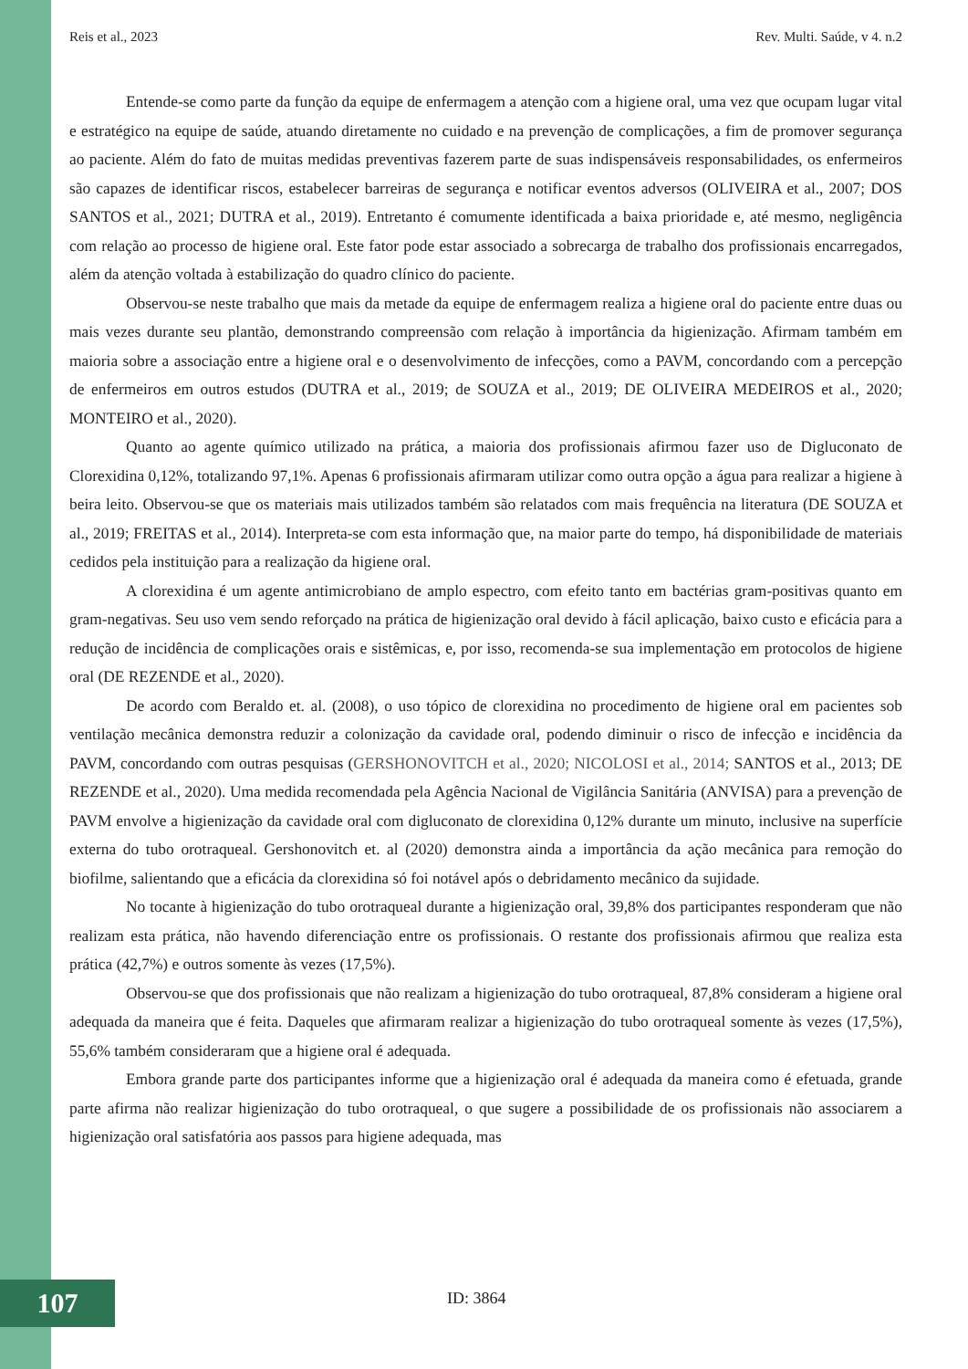Reis et al., 2023 Rev. Multi. Saúde, v 4. n.2
Entende-se como parte da função da equipe de enfermagem a atenção com a higiene oral, uma vez que ocupam lugar vital e estratégico na equipe de saúde, atuando diretamente no cuidado e na prevenção de complicações, a fim de promover segurança ao paciente. Além do fato de muitas medidas preventivas fazerem parte de suas indispensáveis responsabilidades, os enfermeiros são capazes de identificar riscos, estabelecer barreiras de segurança e notificar eventos adversos (OLIVEIRA et al., 2007; DOS SANTOS et al., 2021; DUTRA et al., 2019). Entretanto é comumente identificada a baixa prioridade e, até mesmo, negligência com relação ao processo de higiene oral. Este fator pode estar associado a sobrecarga de trabalho dos profissionais encarregados, além da atenção voltada à estabilização do quadro clínico do paciente.
Observou-se neste trabalho que mais da metade da equipe de enfermagem realiza a higiene oral do paciente entre duas ou mais vezes durante seu plantão, demonstrando compreensão com relação à importância da higienização. Afirmam também em maioria sobre a associação entre a higiene oral e o desenvolvimento de infecções, como a PAVM, concordando com a percepção de enfermeiros em outros estudos (DUTRA et al., 2019; de SOUZA et al., 2019; DE OLIVEIRA MEDEIROS et al., 2020; MONTEIRO et al., 2020).
Quanto ao agente químico utilizado na prática, a maioria dos profissionais afirmou fazer uso de Digluconato de Clorexidina 0,12%, totalizando 97,1%. Apenas 6 profissionais afirmaram utilizar como outra opção a água para realizar a higiene à beira leito. Observou-se que os materiais mais utilizados também são relatados com mais frequência na literatura (DE SOUZA et al., 2019; FREITAS et al., 2014). Interpreta-se com esta informação que, na maior parte do tempo, há disponibilidade de materiais cedidos pela instituição para a realização da higiene oral.
A clorexidina é um agente antimicrobiano de amplo espectro, com efeito tanto em bactérias gram-positivas quanto em gram-negativas. Seu uso vem sendo reforçado na prática de higienização oral devido à fácil aplicação, baixo custo e eficácia para a redução de incidência de complicações orais e sistêmicas, e, por isso, recomenda-se sua implementação em protocolos de higiene oral (DE REZENDE et al., 2020).
De acordo com Beraldo et. al. (2008), o uso tópico de clorexidina no procedimento de higiene oral em pacientes sob ventilação mecânica demonstra reduzir a colonização da cavidade oral, podendo diminuir o risco de infecção e incidência da PAVM, concordando com outras pesquisas (GERSHONOVITCH et al., 2020; NICOLOSI et al., 2014; SANTOS et al., 2013; DE REZENDE et al., 2020). Uma medida recomendada pela Agência Nacional de Vigilância Sanitária (ANVISA) para a prevenção de PAVM envolve a higienização da cavidade oral com digluconato de clorexidina 0,12% durante um minuto, inclusive na superfície externa do tubo orotraqueal. Gershonovitch et. al (2020) demonstra ainda a importância da ação mecânica para remoção do biofilme, salientando que a eficácia da clorexidina só foi notável após o debridamento mecânico da sujidade.
No tocante à higienização do tubo orotraqueal durante a higienização oral, 39,8% dos participantes responderam que não realizam esta prática, não havendo diferenciação entre os profissionais. O restante dos profissionais afirmou que realiza esta prática (42,7%) e outros somente às vezes (17,5%).
Observou-se que dos profissionais que não realizam a higienização do tubo orotraqueal, 87,8% consideram a higiene oral adequada da maneira que é feita. Daqueles que afirmaram realizar a higienização do tubo orotraqueal somente às vezes (17,5%), 55,6% também consideraram que a higiene oral é adequada.
Embora grande parte dos participantes informe que a higienização oral é adequada da maneira como é efetuada, grande parte afirma não realizar higienização do tubo orotraqueal, o que sugere a possibilidade de os profissionais não associarem a higienização oral satisfatória aos passos para higiene adequada, mas
107 ID: 3864